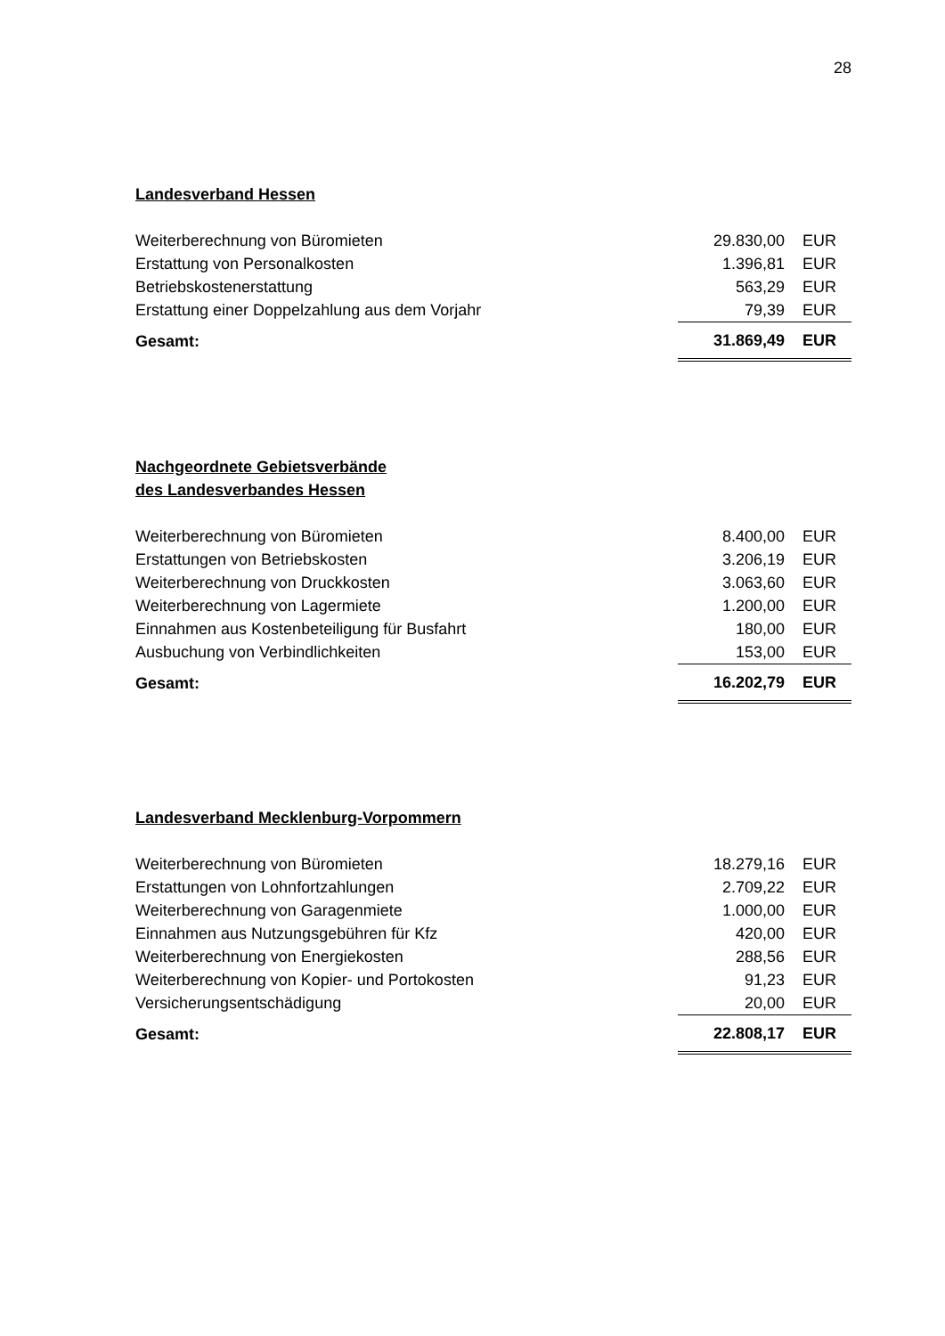28
Landesverband Hessen
| Weiterberechnung von Büromieten | 29.830,00 | EUR |
| Erstattung von Personalkosten | 1.396,81 | EUR |
| Betriebskostenerstattung | 563,29 | EUR |
| Erstattung einer Doppelzahlung aus dem Vorjahr | 79,39 | EUR |
| Gesamt: | 31.869,49 | EUR |
Nachgeordnete Gebietsverbände
des Landesverbandes Hessen
| Weiterberechnung von Büromieten | 8.400,00 | EUR |
| Erstattungen von Betriebskosten | 3.206,19 | EUR |
| Weiterberechnung von Druckkosten | 3.063,60 | EUR |
| Weiterberechnung von Lagermiete | 1.200,00 | EUR |
| Einnahmen aus Kostenbeteiligung für Busfahrt | 180,00 | EUR |
| Ausbuchung von Verbindlichkeiten | 153,00 | EUR |
| Gesamt: | 16.202,79 | EUR |
Landesverband Mecklenburg-Vorpommern
| Weiterberechnung von Büromieten | 18.279,16 | EUR |
| Erstattungen von Lohnfortzahlungen | 2.709,22 | EUR |
| Weiterberechnung von Garagenmiete | 1.000,00 | EUR |
| Einnahmen aus Nutzungsgebühren für Kfz | 420,00 | EUR |
| Weiterberechnung von Energiekosten | 288,56 | EUR |
| Weiterberechnung von Kopier- und Portokosten | 91,23 | EUR |
| Versicherungsentschädigung | 20,00 | EUR |
| Gesamt: | 22.808,17 | EUR |